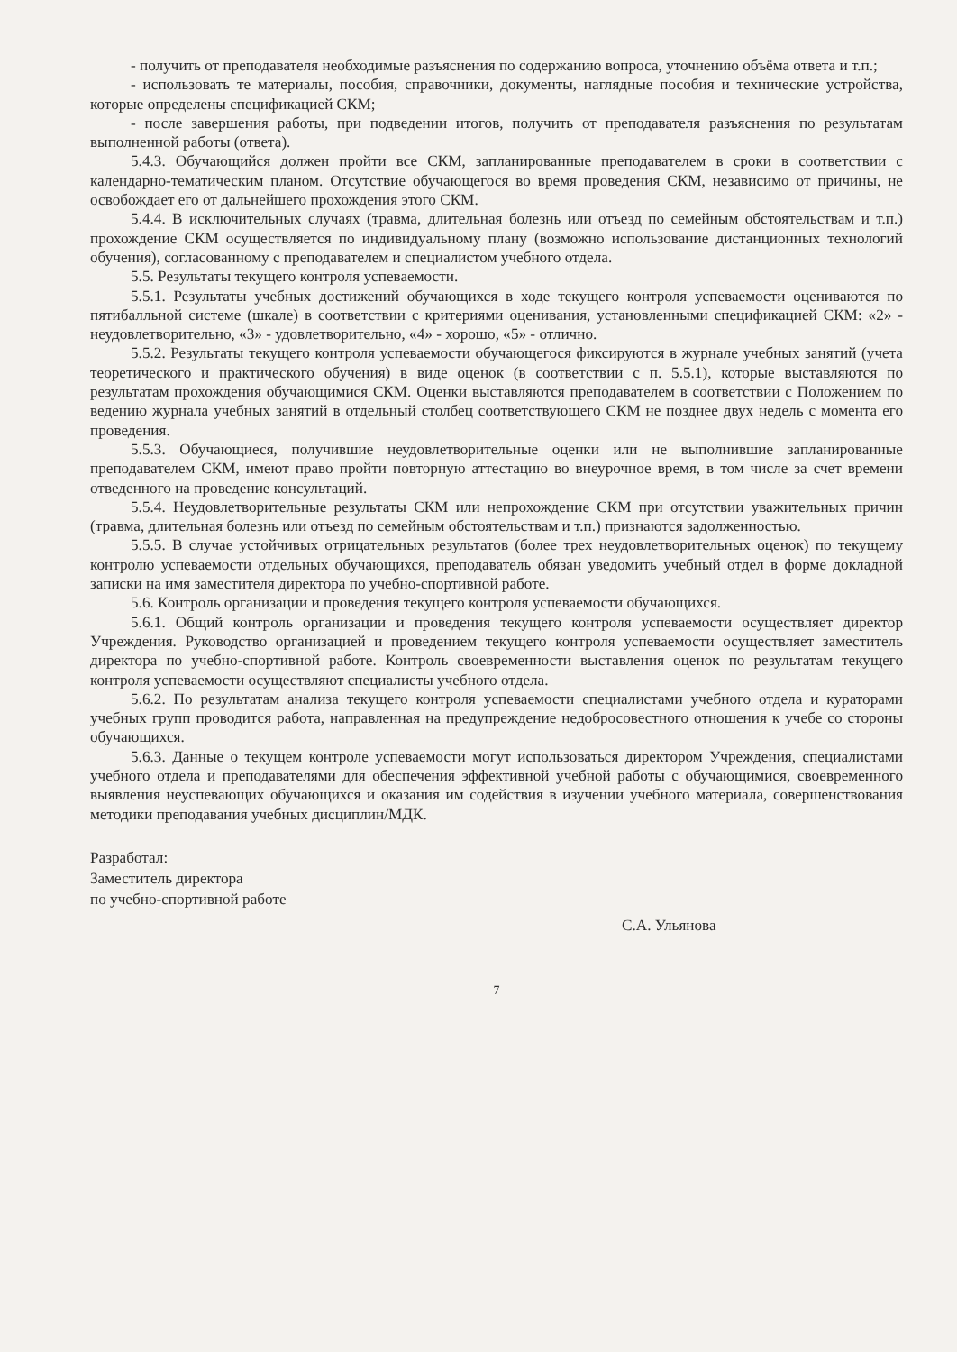- получить от преподавателя необходимые разъяснения по содержанию вопроса, уточнению объёма ответа и т.п.;
- использовать те материалы, пособия, справочники, документы, наглядные пособия и технические устройства, которые определены спецификацией СКМ;
- после завершения работы, при подведении итогов, получить от преподавателя разъяснения по результатам выполненной работы (ответа).
5.4.3. Обучающийся должен пройти все СКМ, запланированные преподавателем в сроки в соответствии с календарно-тематическим планом. Отсутствие обучающегося во время проведения СКМ, независимо от причины, не освобождает его от дальнейшего прохождения этого СКМ.
5.4.4. В исключительных случаях (травма, длительная болезнь или отъезд по семейным обстоятельствам и т.п.) прохождение СКМ осуществляется по индивидуальному плану (возможно использование дистанционных технологий обучения), согласованному с преподавателем и специалистом учебного отдела.
5.5. Результаты текущего контроля успеваемости.
5.5.1. Результаты учебных достижений обучающихся в ходе текущего контроля успеваемости оцениваются по пятибалльной системе (шкале) в соответствии с критериями оценивания, установленными спецификацией СКМ: «2» - неудовлетворительно, «3» - удовлетворительно, «4» - хорошо, «5» - отлично.
5.5.2. Результаты текущего контроля успеваемости обучающегося фиксируются в журнале учебных занятий (учета теоретического и практического обучения) в виде оценок (в соответствии с п. 5.5.1), которые выставляются по результатам прохождения обучающимися СКМ. Оценки выставляются преподавателем в соответствии с Положением по ведению журнала учебных занятий в отдельный столбец соответствующего СКМ не позднее двух недель с момента его проведения.
5.5.3. Обучающиеся, получившие неудовлетворительные оценки или не выполнившие запланированные преподавателем СКМ, имеют право пройти повторную аттестацию во внеурочное время, в том числе за счет времени отведенного на проведение консультаций.
5.5.4. Неудовлетворительные результаты СКМ или непрохождение СКМ при отсутствии уважительных причин (травма, длительная болезнь или отъезд по семейным обстоятельствам и т.п.) признаются задолженностью.
5.5.5. В случае устойчивых отрицательных результатов (более трех неудовлетворительных оценок) по текущему контролю успеваемости отдельных обучающихся, преподаватель обязан уведомить учебный отдел в форме докладной записки на имя заместителя директора по учебно-спортивной работе.
5.6. Контроль организации и проведения текущего контроля успеваемости обучающихся.
5.6.1. Общий контроль организации и проведения текущего контроля успеваемости осуществляет директор Учреждения. Руководство организацией и проведением текущего контроля успеваемости осуществляет заместитель директора по учебно-спортивной работе. Контроль своевременности выставления оценок по результатам текущего контроля успеваемости осуществляют специалисты учебного отдела.
5.6.2. По результатам анализа текущего контроля успеваемости специалистами учебного отдела и кураторами учебных групп проводится работа, направленная на предупреждение недобросовестного отношения к учебе со стороны обучающихся.
5.6.3. Данные о текущем контроле успеваемости могут использоваться директором Учреждения, специалистами учебного отдела и преподавателями для обеспечения эффективной учебной работы с обучающимися, своевременного выявления неуспевающих обучающихся и оказания им содействия в изучении учебного материала, совершенствования методики преподавания учебных дисциплин/МДК.
Разработал:
Заместитель директора
по учебно-спортивной работе
С.А. Ульянова
7